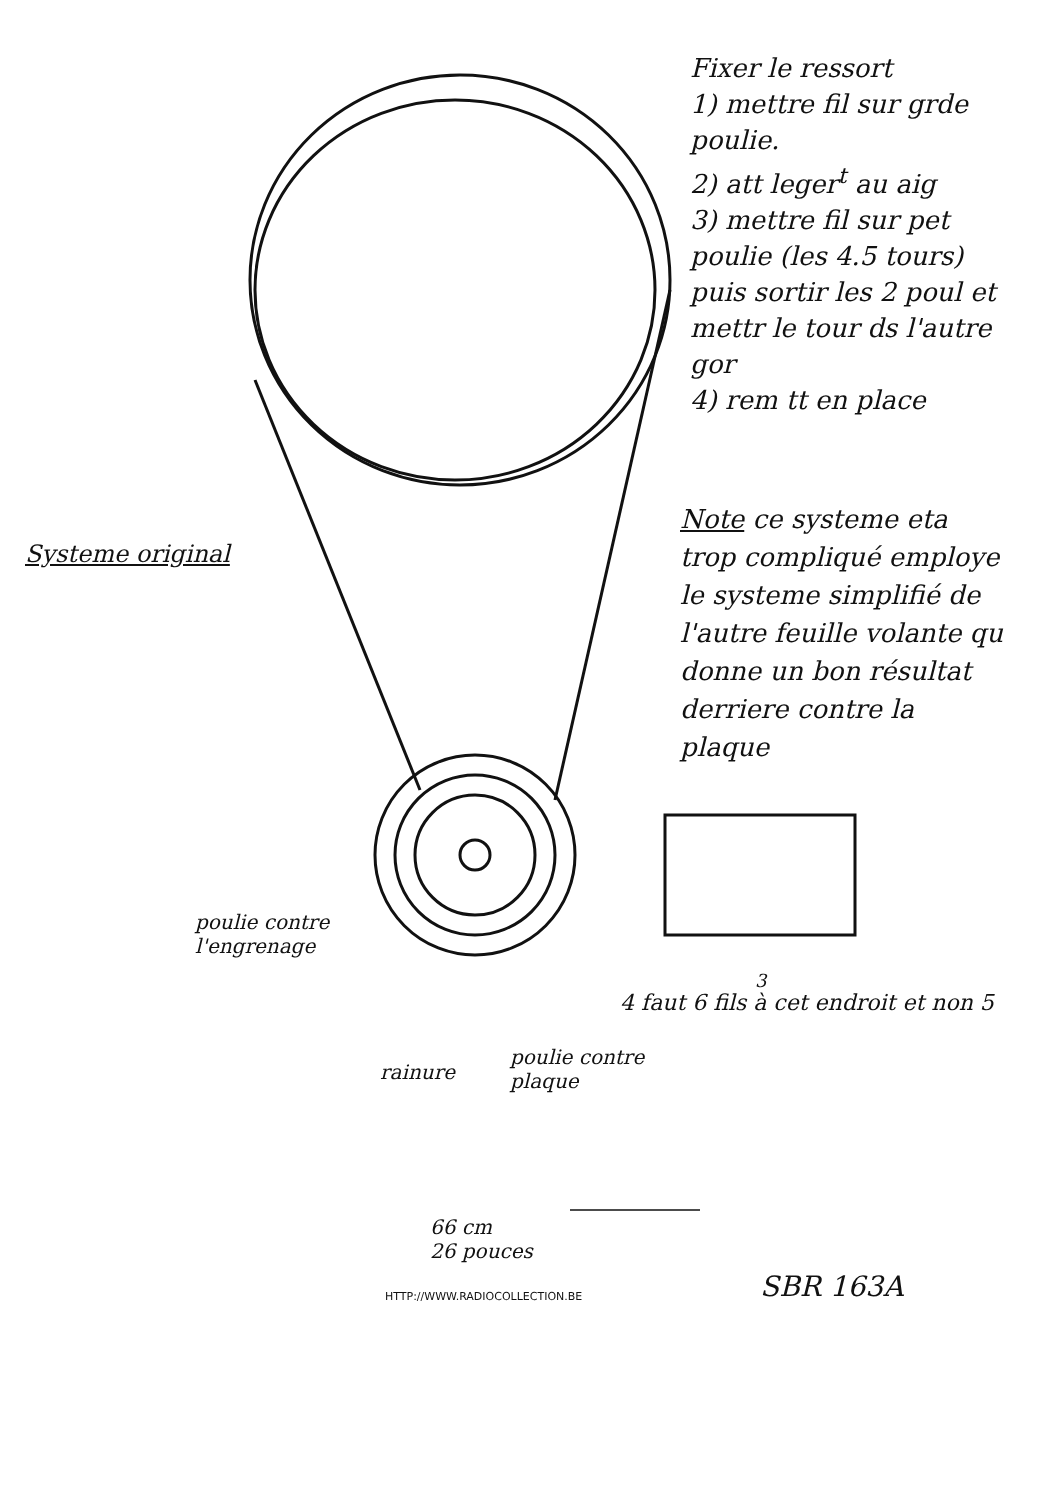Fixer le ressort
1) mettre fil sur grde poulie.
2) att leger<sup>t</sup> au aig
3) mettre fil sur pet poulie (les 4.5 tours) puis sortir les 2 poul et mettr le tour ds l'autre gor
4) rem tt en place
Systeme original
Note ce systeme eta trop compliqué employe le systeme simplifié de l'autre feuille volante qu donne un bon résultat
derriere contre la plaque
poulie contre
l'engrenage
rainure
poulie contre
plaque
4 faut 6 fils à cet endroit et non 5
3
66 cm
26 pouces
SBR 163A
HTTP://WWW.RADIOCOLLECTION.BE